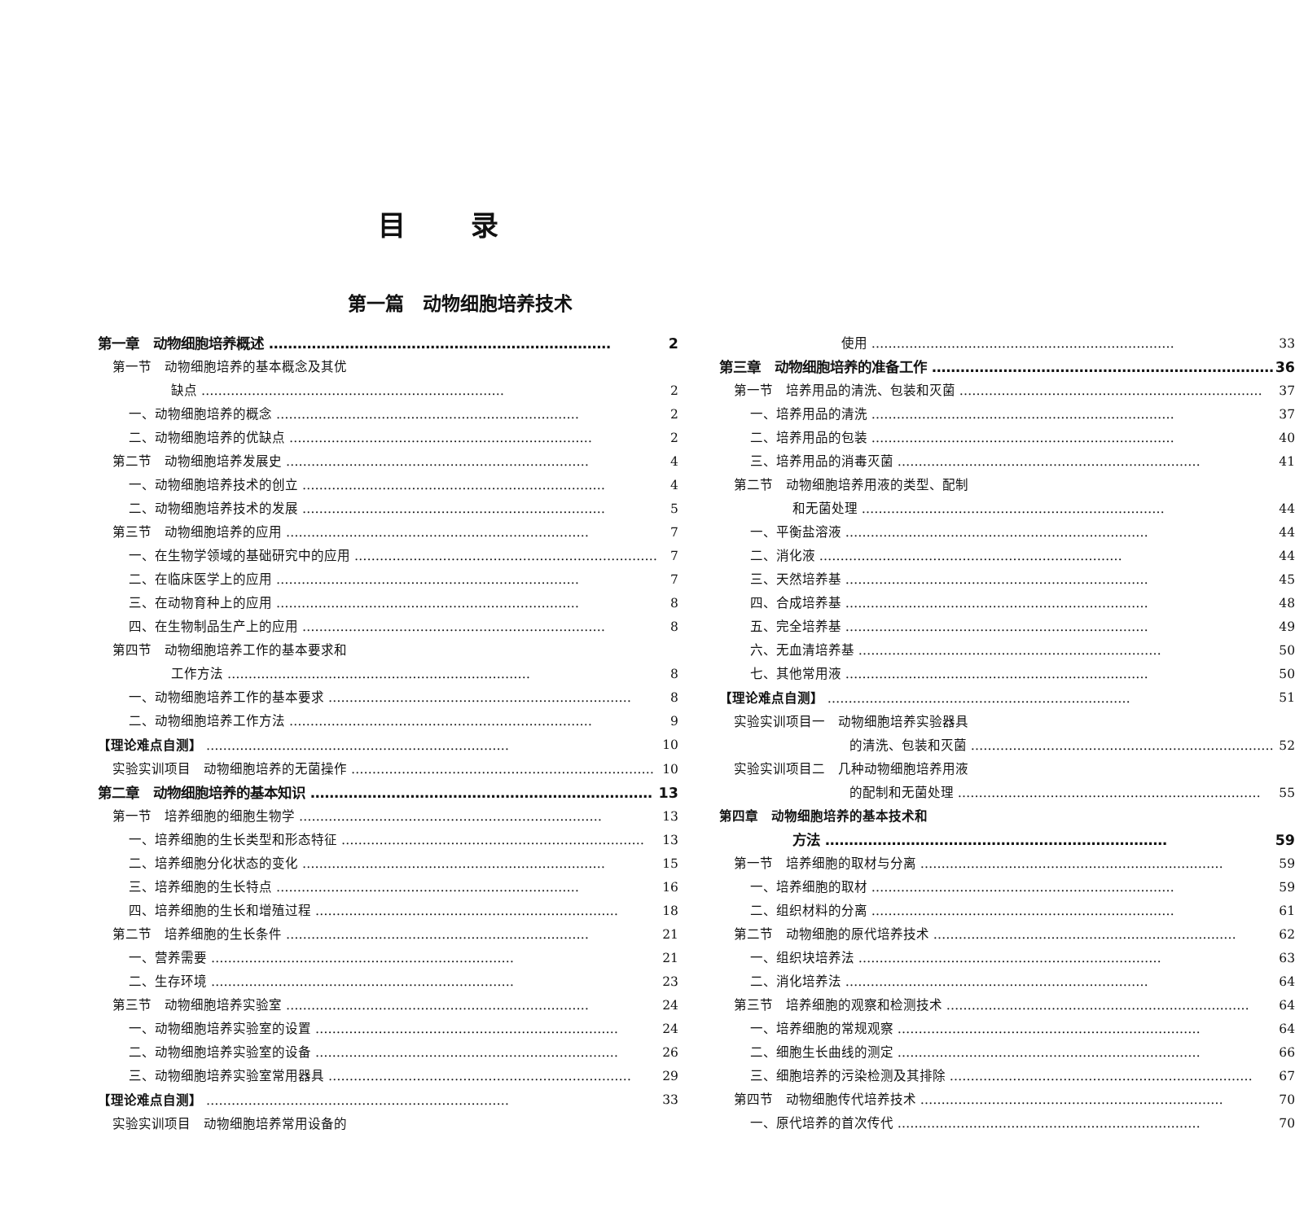目录
第一篇　动物细胞培养技术
第一章　动物细胞培养概述 2
第一节　动物细胞培养的基本概念及其优
缺点 2
一、动物细胞培养的概念 2
二、动物细胞培养的优缺点 2
第二节　动物细胞培养发展史 4
一、动物细胞培养技术的创立 4
二、动物细胞培养技术的发展 5
第三节　动物细胞培养的应用 7
一、在生物学领域的基础研究中的应用 7
二、在临床医学上的应用 7
三、在动物育种上的应用 8
四、在生物制品生产上的应用 8
第四节　动物细胞培养工作的基本要求和
工作方法 8
一、动物细胞培养工作的基本要求 8
二、动物细胞培养工作方法 9
【理论难点自测】 10
实验实训项目　动物细胞培养的无菌操作 10
第二章　动物细胞培养的基本知识 13
第一节　培养细胞的细胞生物学 13
一、培养细胞的生长类型和形态特征 13
二、培养细胞分化状态的变化 15
三、培养细胞的生长特点 16
四、培养细胞的生长和增殖过程 18
第二节　培养细胞的生长条件 21
一、营养需要 21
二、生存环境 23
第三节　动物细胞培养实验室 24
一、动物细胞培养实验室的设置 24
二、动物细胞培养实验室的设备 26
三、动物细胞培养实验室常用器具 29
【理论难点自测】 33
实验实训项目　动物细胞培养常用设备的
使用 33
第三章　动物细胞培养的准备工作 36
第一节　培养用品的清洗、包装和灭菌 37
一、培养用品的清洗 37
二、培养用品的包装 40
三、培养用品的消毒灭菌 41
第二节　动物细胞培养用液的类型、配制
和无菌处理 44
一、平衡盐溶液 44
二、消化液 44
三、天然培养基 45
四、合成培养基 48
五、完全培养基 49
六、无血清培养基 50
七、其他常用液 50
【理论难点自测】 51
实验实训项目一　动物细胞培养实验器具
的清洗、包装和灭菌 52
实验实训项目二　几种动物细胞培养用液
的配制和无菌处理 55
第四章　动物细胞培养的基本技术和
方法 59
第一节　培养细胞的取材与分离 59
一、培养细胞的取材 59
二、组织材料的分离 61
第二节　动物细胞的原代培养技术 62
一、组织块培养法 63
二、消化培养法 64
第三节　培养细胞的观察和检测技术 64
一、培养细胞的常规观察 64
二、细胞生长曲线的测定 66
三、细胞培养的污染检测及其排除 67
第四节　动物细胞传代培养技术 70
一、原代培养的首次传代 70